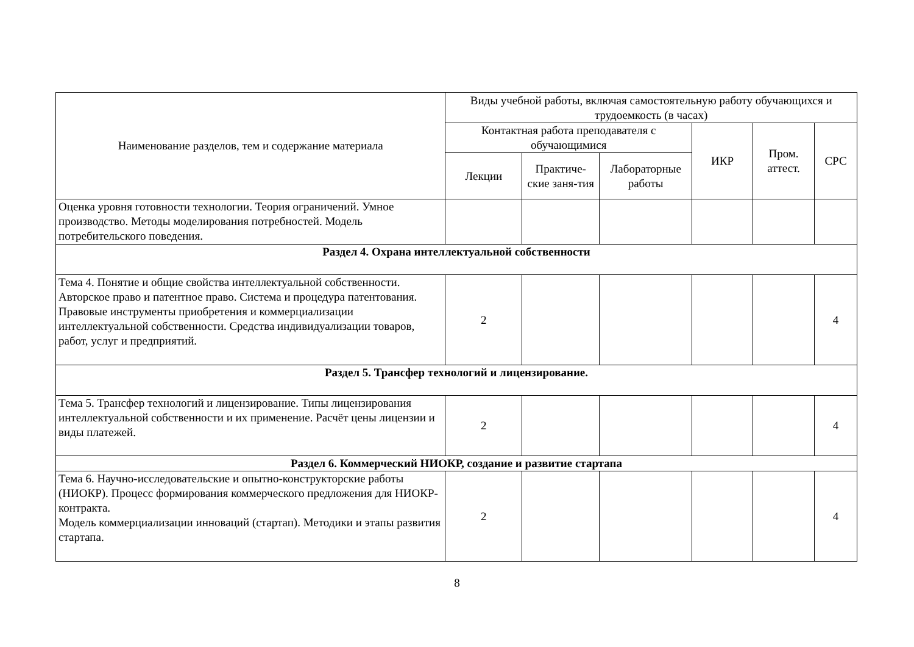| Наименование разделов, тем и содержание материала | Виды учебной работы, включая самостоятельную работу обучающихся и трудоемкость (в часах) | | | | | |
| --- | --- | --- | --- | --- | --- | --- |
| | Контактная работа преподавателя с обучающимися | | | ИКР | Пром. аттест. | СРС |
| | Лекции | Практиче-ские заня-тия | Лабораторные работы | | | |
| Оценка уровня готовности технологии. Теория ограничений. Умное производство. Методы моделирования потребностей. Модель потребительского поведения. | | | | | | |
| Раздел 4. Охрана интеллектуальной собственности | | | | | | |
| Тема 4. Понятие и общие свойства интеллектуальной собственности. Авторское право и патентное право. Система и процедура патентования. Правовые инструменты приобретения и коммерциализации интеллектуальной собственности. Средства индивидуализации товаров, работ, услуг и предприятий. | 2 | | | | | 4 |
| Раздел 5. Трансфер технологий и лицензирование. | | | | | | |
| Тема 5. Трансфер технологий и лицензирование. Типы лицензирования интеллектуальной собственности и их применение. Расчёт цены лицензии и виды платежей. | 2 | | | | | 4 |
| Раздел 6. Коммерческий НИОКР, создание и развитие стартапа | | | | | | |
| Тема 6. Научно-исследовательские и опытно-конструкторские работы (НИОКР). Процесс формирования коммерческого предложения для НИОКР-контракта. Модель коммерциализации инноваций (стартап). Методики и этапы развития стартапа. | 2 | | | | | 4 |
8